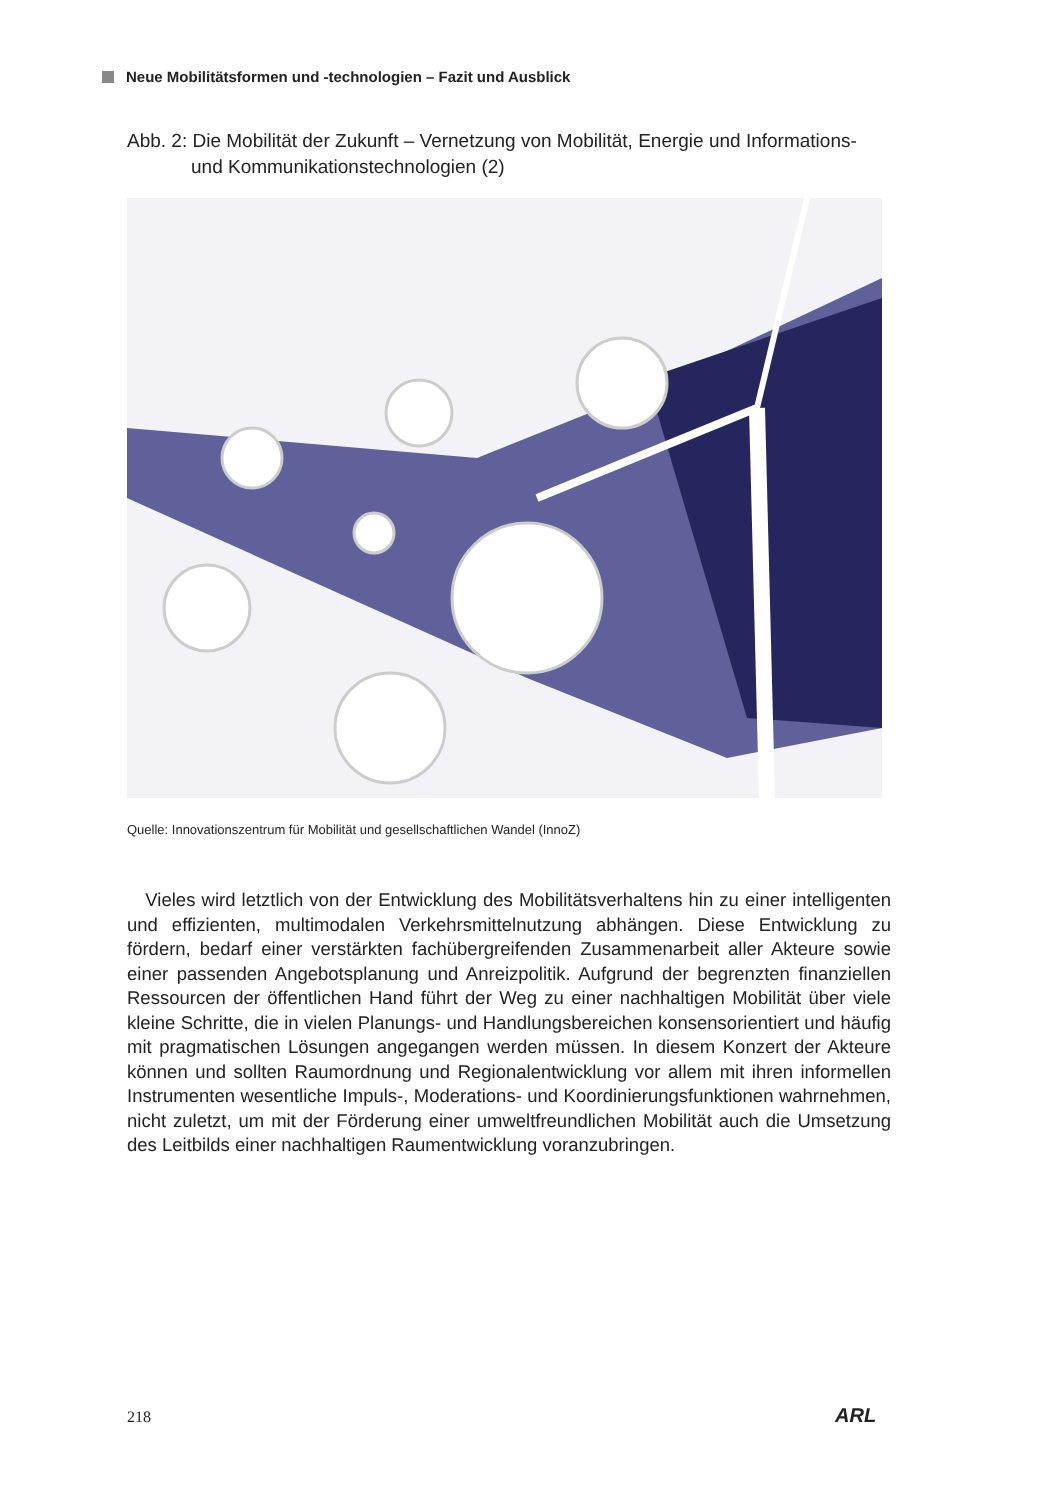Neue Mobilitätsformen und -technologien – Fazit und Ausblick
Abb. 2: Die Mobilität der Zukunft – Vernetzung von Mobilität, Energie und Informations-
und Kommunikationstechnologien (2)
Quelle: Innovationszentrum für Mobilität und gesellschaftlichen Wandel (InnoZ)
Vieles wird letztlich von der Entwicklung des Mobilitätsverhaltens hin zu einer intelli­genten und effizienten, multimodalen Verkehrsmittelnutzung abhängen. Diese Entwick­lung zu fördern, bedarf einer verstärkten fachübergreifenden Zusammenarbeit aller Ak­teure sowie einer passenden Angebotsplanung und Anreizpolitik. Aufgrund der begrenz­ten finanziellen Ressourcen der öffentlichen Hand führt der Weg zu einer nachhaltigen Mobilität über viele kleine Schritte, die in vielen Planungs- und Handlungsbereichen konsensorientiert und häufig mit pragmatischen Lösungen angegangen werden müssen. In diesem Konzert der Akteure können und sollten Raumordnung und Regionalentwick­lung vor allem mit ihren informellen Instrumenten wesentliche Impuls-, Moderations- und Koordinierungsfunktionen wahrnehmen, nicht zuletzt, um mit der Förderung einer umweltfreundlichen Mobilität auch die Umsetzung des Leitbilds einer nachhaltigen Raumentwicklung voranzubringen.
218 ARL